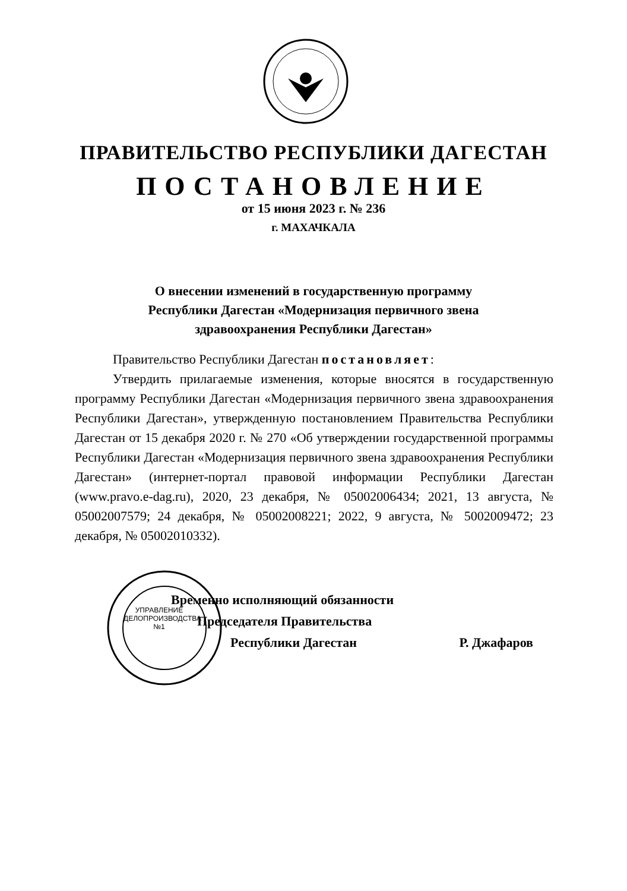ПРАВИТЕЛЬСТВО РЕСПУБЛИКИ ДАГЕСТАН
ПОСТАНОВЛЕНИЕ
от 15 июня 2023 г. № 236
г. МАХАЧКАЛА
О внесении изменений в государственную программу
Республики Дагестан «Модернизация первичного звена
здравоохранения Республики Дагестан»
Правительство Республики Дагестан постановляет:
Утвердить прилагаемые изменения, которые вносятся в государственную программу Республики Дагестан «Модернизация первичного звена здравоохранения Республики Дагестан», утвержденную постановлением Правительства Республики Дагестан от 15 декабря 2020 г. № 270 «Об утверждении государственной программы Республики Дагестан «Модернизация первичного звена здравоохранения Республики Дагестан» (интернет-портал правовой информации Республики Дагестан (www.pravo.e-dag.ru), 2020, 23 декабря, № 05002006434; 2021, 13 августа, № 05002007579; 24 декабря, № 05002008221; 2022, 9 августа, № 5002009472; 23 декабря, № 05002010332).
Временно исполняющий обязанности
Председателя Правительства
Республики Дагестан Р. Джафаров
УПРАВЛЕНИЕ ДЕЛОПРОИЗВОДСТВА №1